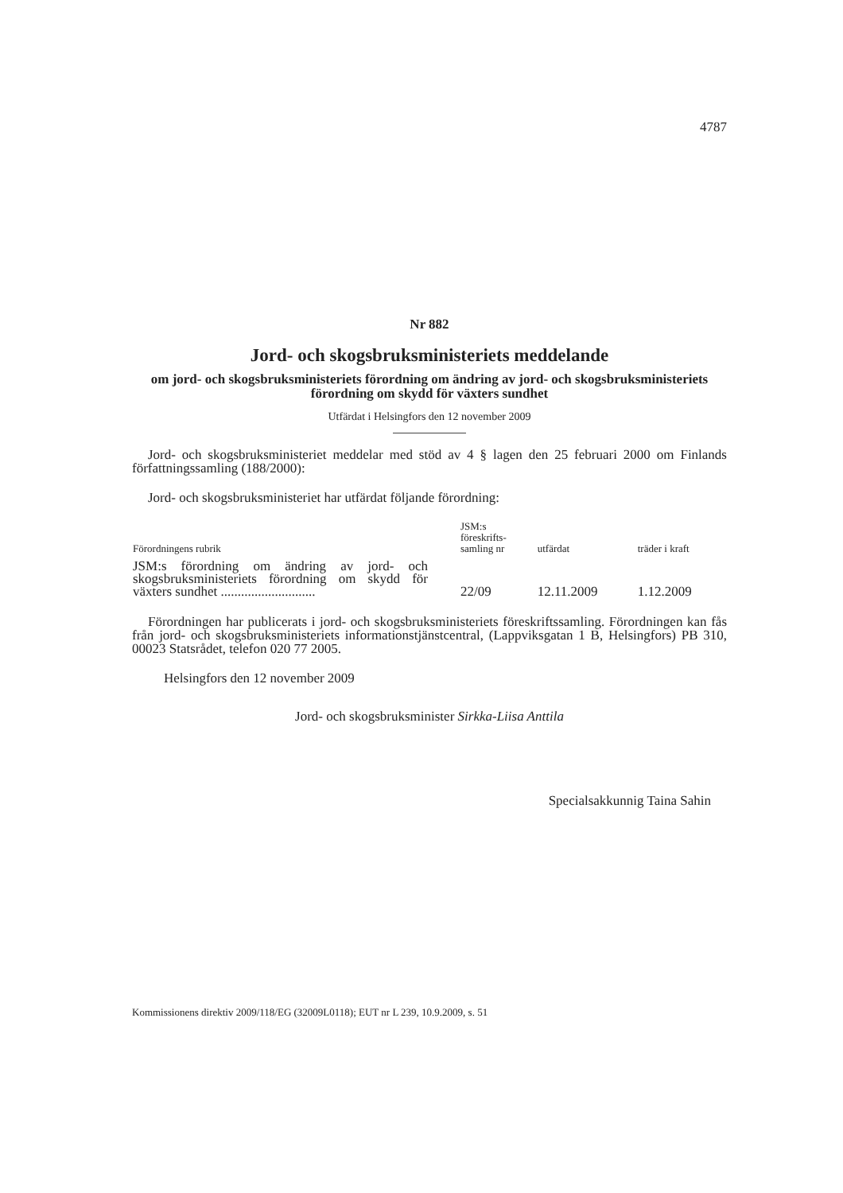4787
Nr 882
Jord- och skogsbruksministeriets meddelande
om jord- och skogsbruksministeriets förordning om ändring av jord- och skogsbruksministeriets förordning om skydd för växters sundhet
Utfärdat i Helsingfors den 12 november 2009
Jord- och skogsbruksministeriet meddelar med stöd av 4 § lagen den 25 februari 2000 om Finlands författningssamling (188/2000):
Jord- och skogsbruksministeriet har utfärdat följande förordning:
| Förordningens rubrik | JSM:s föreskrifts- samling nr | utfärdat | träder i kraft |
| --- | --- | --- | --- |
| JSM:s förordning om ändring av jord- och skogsbruksministeriets förordning om skydd för växters sundhet ............................ | 22/09 | 12.11.2009 | 1.12.2009 |
Förordningen har publicerats i jord- och skogsbruksministeriets föreskriftssamling. Förordningen kan fås från jord- och skogsbruksministeriets informationstjänstcentral, (Lappviksgatan 1 B, Helsingfors) PB 310, 00023 Statsrådet, telefon 020 77 2005.
Helsingfors den 12 november 2009
Jord- och skogsbruksminister Sirkka-Liisa Anttila
Specialsakkunnig Taina Sahin
Kommissionens direktiv 2009/118/EG (32009L0118); EUT nr L 239, 10.9.2009, s. 51